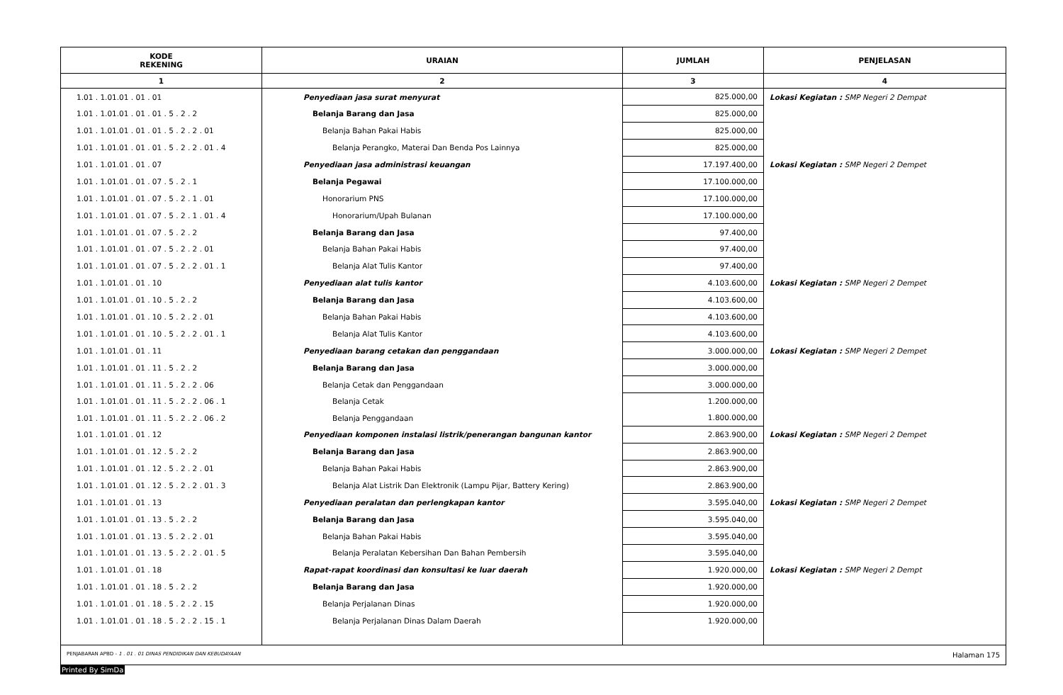| KODE REKENING | URAIAN | JUMLAH | PENJELASAN |
| --- | --- | --- | --- |
| 1 | 2 | 3 | 4 |
| 1.01 . 1.01.01 . 01 . 01 | Penyediaan jasa surat menyurat | 825.000,00 | Lokasi Kegiatan : SMP Negeri 2 Dempat |
| 1.01 . 1.01.01 . 01 . 01 . 5 . 2 . 2 | Belanja Barang dan Jasa | 825.000,00 | |
| 1.01 . 1.01.01 . 01 . 01 . 5 . 2 . 2 . 01 | Belanja Bahan Pakai Habis | 825.000,00 | |
| 1.01 . 1.01.01 . 01 . 01 . 5 . 2 . 2 . 01 . 4 | Belanja Perangko, Materai Dan Benda Pos Lainnya | 825.000,00 | |
| 1.01 . 1.01.01 . 01 . 07 | Penyediaan jasa administrasi keuangan | 17.197.400,00 | Lokasi Kegiatan : SMP Negeri 2 Dempet |
| 1.01 . 1.01.01 . 01 . 07 . 5 . 2 . 1 | Belanja Pegawai | 17.100.000,00 | |
| 1.01 . 1.01.01 . 01 . 07 . 5 . 2 . 1 . 01 | Honorarium PNS | 17.100.000,00 | |
| 1.01 . 1.01.01 . 01 . 07 . 5 . 2 . 1 . 01 . 4 | Honorarium/Upah Bulanan | 17.100.000,00 | |
| 1.01 . 1.01.01 . 01 . 07 . 5 . 2 . 2 | Belanja Barang dan Jasa | 97.400,00 | |
| 1.01 . 1.01.01 . 01 . 07 . 5 . 2 . 2 . 01 | Belanja Bahan Pakai Habis | 97.400,00 | |
| 1.01 . 1.01.01 . 01 . 07 . 5 . 2 . 2 . 01 . 1 | Belanja Alat Tulis Kantor | 97.400,00 | |
| 1.01 . 1.01.01 . 01 . 10 | Penyediaan alat tulis kantor | 4.103.600,00 | Lokasi Kegiatan : SMP Negeri 2 Dempet |
| 1.01 . 1.01.01 . 01 . 10 . 5 . 2 . 2 | Belanja Barang dan Jasa | 4.103.600,00 | |
| 1.01 . 1.01.01 . 01 . 10 . 5 . 2 . 2 . 01 | Belanja Bahan Pakai Habis | 4.103.600,00 | |
| 1.01 . 1.01.01 . 01 . 10 . 5 . 2 . 2 . 01 . 1 | Belanja Alat Tulis Kantor | 4.103.600,00 | |
| 1.01 . 1.01.01 . 01 . 11 | Penyediaan barang cetakan dan penggandaan | 3.000.000,00 | Lokasi Kegiatan : SMP Negeri 2 Dempet |
| 1.01 . 1.01.01 . 01 . 11 . 5 . 2 . 2 | Belanja Barang dan Jasa | 3.000.000,00 | |
| 1.01 . 1.01.01 . 01 . 11 . 5 . 2 . 2 . 06 | Belanja Cetak dan Penggandaan | 3.000.000,00 | |
| 1.01 . 1.01.01 . 01 . 11 . 5 . 2 . 2 . 06 . 1 | Belanja Cetak | 1.200.000,00 | |
| 1.01 . 1.01.01 . 01 . 11 . 5 . 2 . 2 . 06 . 2 | Belanja Penggandaan | 1.800.000,00 | |
| 1.01 . 1.01.01 . 01 . 12 | Penyediaan komponen instalasi listrik/penerangan bangunan kantor | 2.863.900,00 | Lokasi Kegiatan : SMP Negeri 2 Dempet |
| 1.01 . 1.01.01 . 01 . 12 . 5 . 2 . 2 | Belanja Barang dan Jasa | 2.863.900,00 | |
| 1.01 . 1.01.01 . 01 . 12 . 5 . 2 . 2 . 01 | Belanja Bahan Pakai Habis | 2.863.900,00 | |
| 1.01 . 1.01.01 . 01 . 12 . 5 . 2 . 2 . 01 . 3 | Belanja Alat Listrik Dan Elektronik (Lampu Pijar, Battery Kering) | 2.863.900,00 | |
| 1.01 . 1.01.01 . 01 . 13 | Penyediaan peralatan dan perlengkapan kantor | 3.595.040,00 | Lokasi Kegiatan : SMP Negeri 2 Dempet |
| 1.01 . 1.01.01 . 01 . 13 . 5 . 2 . 2 | Belanja Barang dan Jasa | 3.595.040,00 | |
| 1.01 . 1.01.01 . 01 . 13 . 5 . 2 . 2 . 01 | Belanja Bahan Pakai Habis | 3.595.040,00 | |
| 1.01 . 1.01.01 . 01 . 13 . 5 . 2 . 2 . 01 . 5 | Belanja Peralatan Kebersihan Dan Bahan Pembersih | 3.595.040,00 | |
| 1.01 . 1.01.01 . 01 . 18 | Rapat-rapat koordinasi dan konsultasi ke luar daerah | 1.920.000,00 | Lokasi Kegiatan : SMP Negeri 2 Dempt |
| 1.01 . 1.01.01 . 01 . 18 . 5 . 2 . 2 | Belanja Barang dan Jasa | 1.920.000,00 | |
| 1.01 . 1.01.01 . 01 . 18 . 5 . 2 . 2 . 15 | Belanja Perjalanan Dinas | 1.920.000,00 | |
| 1.01 . 1.01.01 . 01 . 18 . 5 . 2 . 2 . 15 . 1 | Belanja Perjalanan Dinas Dalam Daerah | 1.920.000,00 | |
PENJABARAN APBD - 1 . 01 . 01 DINAS PENDIDIKAN DAN KEBUDAYAAN Halaman 175
Printed By SimDa